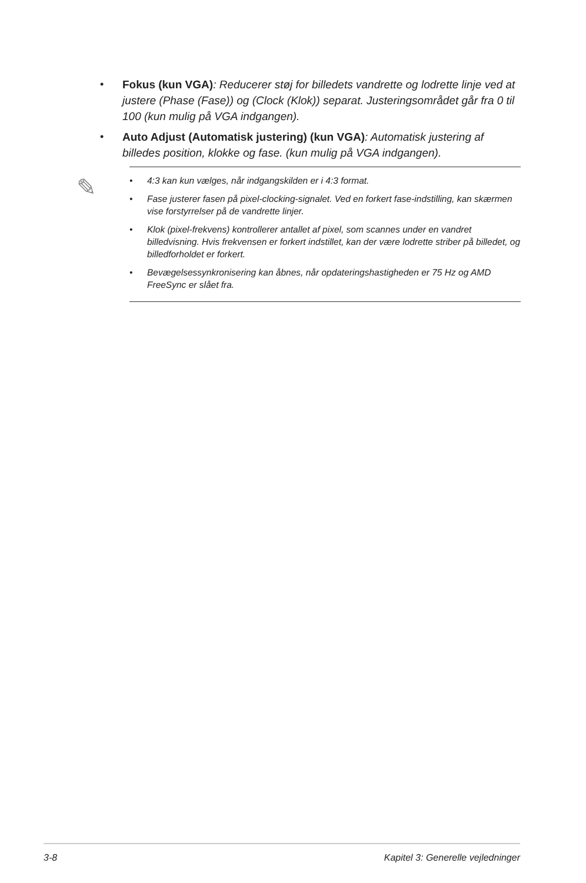• Fokus (kun VGA): Reducerer støj for billedets vandrette og lodrette linje ved at justere (Phase (Fase)) og (Clock (Klok)) separat. Justeringsområdet går fra 0 til 100 (kun mulig på VGA indgangen).
• Auto Adjust (Automatisk justering) (kun VGA): Automatisk justering af billedes position, klokke og fase. (kun mulig på VGA indgangen).
✎
• 4:3 kan kun vælges, når indgangskilden er i 4:3 format.
• Fase justerer fasen på pixel-clocking-signalet. Ved en forkert fase-indstilling, kan skærmen vise forstyrrelser på de vandrette linjer.
• Klok (pixel-frekvens) kontrollerer antallet af pixel, som scannes under en vandret billedvisning. Hvis frekvensen er forkert indstillet, kan der være lodrette striber på billedet, og billedforholdet er forkert.
• Bevægelsessynkronisering kan åbnes, når opdateringshastigheden er 75 Hz og AMD FreeSync er slået fra.
3-8 Kapitel 3: Generelle vejledninger